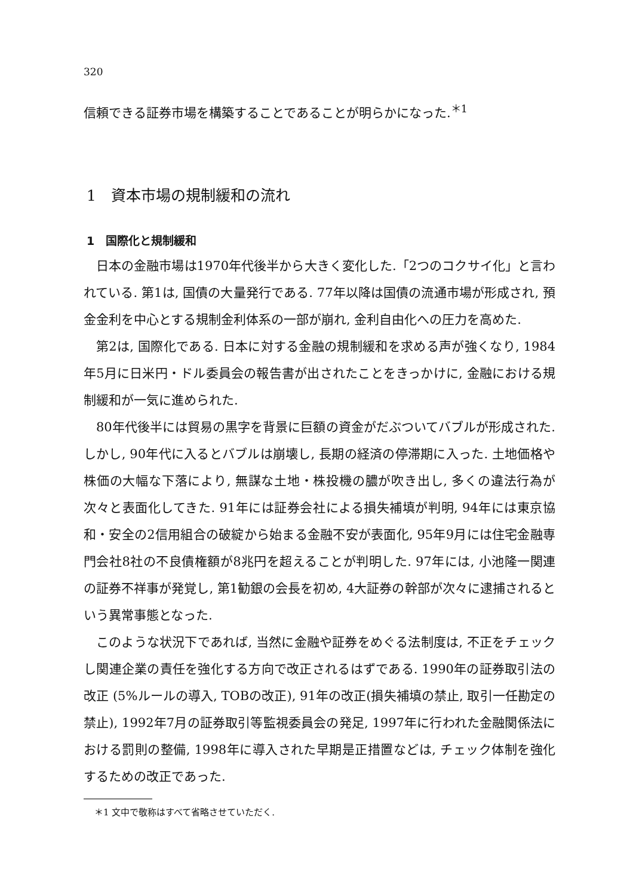320
信頼できる証券市場を構築することであることが明らかになった.<sup>＊1</sup>
1　資本市場の規制緩和の流れ
1　国際化と規制緩和
日本の金融市場は1970年代後半から大きく変化した.「2つのコクサイ化」と言われている. 第1は, 国債の大量発行である. 77年以降は国債の流通市場が形成され, 預金金利を中心とする規制金利体系の一部が崩れ, 金利自由化への圧力を高めた.
第2は, 国際化である. 日本に対する金融の規制緩和を求める声が強くなり, 1984年5月に日米円・ドル委員会の報告書が出されたことをきっかけに, 金融における規制緩和が一気に進められた.
80年代後半には貿易の黒字を背景に巨額の資金がだぶついてバブルが形成された. しかし, 90年代に入るとバブルは崩壊し, 長期の経済の停滞期に入った. 土地価格や株価の大幅な下落により, 無謀な土地・株投機の膿が吹き出し, 多くの違法行為が次々と表面化してきた. 91年には証券会社による損失補填が判明, 94年には東京協和・安全の2信用組合の破綻から始まる金融不安が表面化, 95年9月には住宅金融専門会社8社の不良債権額が8兆円を超えることが判明した. 97年には, 小池隆一関連の証券不祥事が発覚し, 第1勧銀の会長を初め, 4大証券の幹部が次々に逮捕されるという異常事態となった.
このような状況下であれば, 当然に金融や証券をめぐる法制度は, 不正をチェックし関連企業の責任を強化する方向で改正されるはずである. 1990年の証券取引法の改正 (5%ルールの導入, TOBの改正), 91年の改正(損失補填の禁止, 取引一任勘定の禁止), 1992年7月の証券取引等監視委員会の発足, 1997年に行われた金融関係法における罰則の整備, 1998年に導入された早期是正措置などは, チェック体制を強化するための改正であった.
＊1 文中で敬称はすべて省略させていただく.